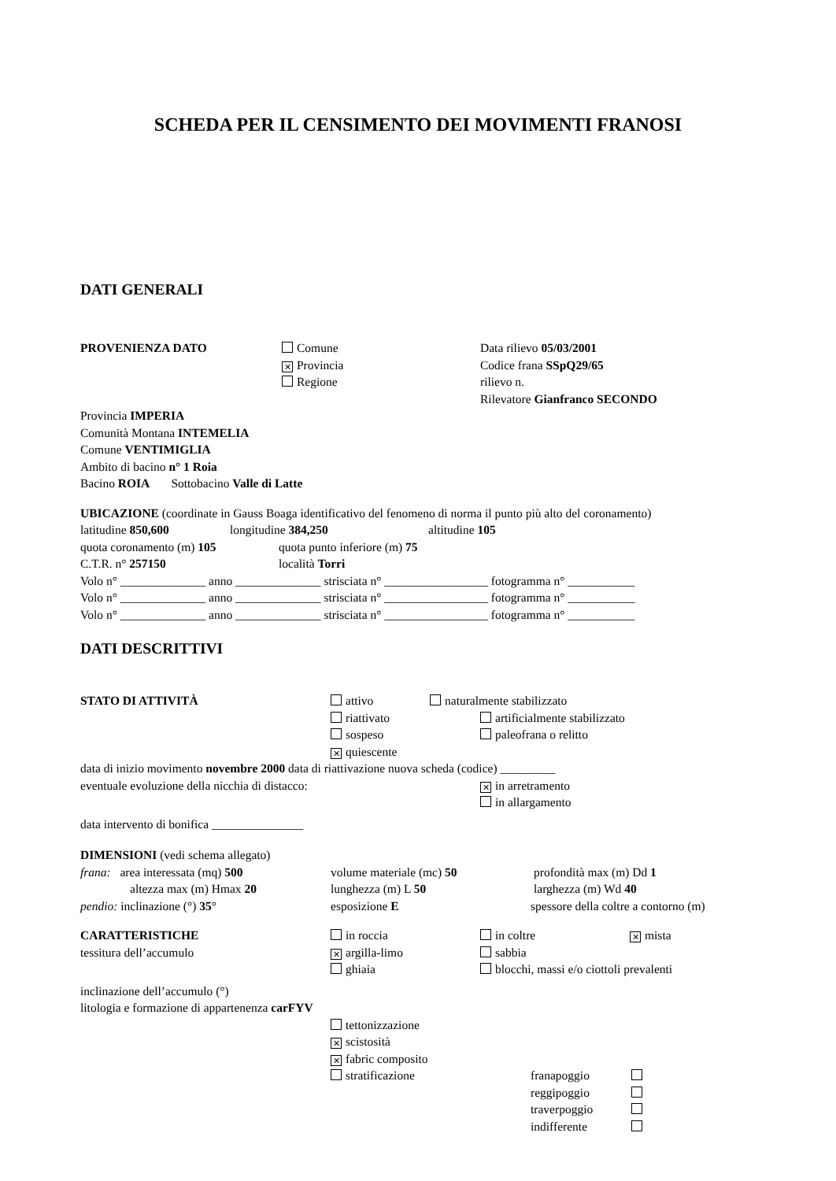SCHEDA PER IL CENSIMENTO DEI MOVIMENTI FRANOSI
DATI GENERALI
PROVENIENZA DATO Comune Data rilievo 05/03/2001
✕ Provincia Codice frana SSpQ29/65
Regione rilievo n.
Rilevatore Gianfranco SECONDO
Provincia IMPERIA
Comunità Montana INTEMELIA
Comune VENTIMIGLIA
Ambito di bacino n° 1 Roia
Bacino ROIA Sottobacino Valle di Latte
UBICAZIONE (coordinate in Gauss Boaga identificativo del fenomeno di norma il punto più alto del coronamento)
latitudine 850,600 longitudine 384,250 altitudine 105
quota coronamento (m) 105 quota punto inferiore (m) 75
C.T.R. n° 257150 località Torri
Volo n° ______________ anno ______________ strisciata n° _________________ fotogramma n° ___________
Volo n° ______________ anno ______________ strisciata n° _________________ fotogramma n° ___________
Volo n° ______________ anno ______________ strisciata n° _________________ fotogramma n° ___________
DATI DESCRITTIVI
STATO DI ATTIVITÀ attivo naturalmente stabilizzato
riattivato artificialmente stabilizzato
sospeso paleofrana o relitto
✕ quiescente
data di inizio movimento novembre 2000 data di riattivazione nuova scheda (codice) _________
eventuale evoluzione della nicchia di distacco:
✕ in arretramento
in allargamento
data intervento di bonifica _______________
DIMENSIONI (vedi schema allegato)
frana: area interessata (mq) 500 volume materiale (mc) 50 profondità max (m) Dd 1
altezza max (m) Hmax 20 lunghezza (m) L 50 larghezza (m) Wd 40
pendio: inclinazione (°) 35° esposizione E spessore della coltre a contorno (m)
CARATTERISTICHE in roccia in coltre
✕ mista
tessitura dell’accumulo
✕ argilla-limo sabbia
ghiaia blocchi, massi e/o ciottoli prevalenti
inclinazione dell’accumulo (°)
litologia e formazione di appartenenza carFYV
tettonizzazione
✕ scistosità
✕ fabric composito
stratificazione franapoggio
reggipoggio
traverpoggio
indifferente